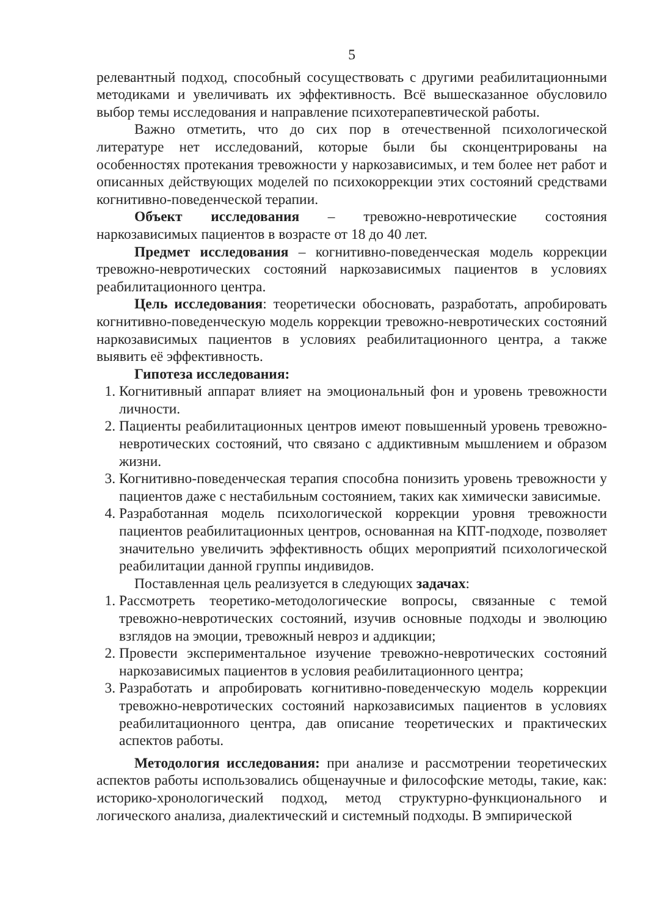5
релевантный подход, способный сосуществовать с другими реабилитационными методиками и увеличивать их эффективность. Всё вышесказанное обусловило выбор темы исследования и направление психотерапевтической работы.
Важно отметить, что до сих пор в отечественной психологической литературе нет исследований, которые были бы сконцентрированы на особенностях протекания тревожности у наркозависимых, и тем более нет работ и описанных действующих моделей по психокоррекции этих состояний средствами когнитивно-поведенческой терапии.
Объект исследования – тревожно-невротические состояния наркозависимых пациентов в возрасте от 18 до 40 лет.
Предмет исследования – когнитивно-поведенческая модель коррекции тревожно-невротических состояний наркозависимых пациентов в условиях реабилитационного центра.
Цель исследования: теоретически обосновать, разработать, апробировать когнитивно-поведенческую модель коррекции тревожно-невротических состояний наркозависимых пациентов в условиях реабилитационного центра, а также выявить её эффективность.
Гипотеза исследования:
1. Когнитивный аппарат влияет на эмоциональный фон и уровень тревожности личности.
2. Пациенты реабилитационных центров имеют повышенный уровень тревожно-невротических состояний, что связано с аддиктивным мышлением и образом жизни.
3. Когнитивно-поведенческая терапия способна понизить уровень тревожности у пациентов даже с нестабильным состоянием, таких как химически зависимые.
4. Разработанная модель психологической коррекции уровня тревожности пациентов реабилитационных центров, основанная на КПТ-подходе, позволяет значительно увеличить эффективность общих мероприятий психологической реабилитации данной группы индивидов.
Поставленная цель реализуется в следующих задачах:
1. Рассмотреть теоретико-методологические вопросы, связанные с темой тревожно-невротических состояний, изучив основные подходы и эволюцию взглядов на эмоции, тревожный невроз и аддикции;
2. Провести экспериментальное изучение тревожно-невротических состояний наркозависимых пациентов в условия реабилитационного центра;
3. Разработать и апробировать когнитивно-поведенческую модель коррекции тревожно-невротических состояний наркозависимых пациентов в условиях реабилитационного центра, дав описание теоретических и практических аспектов работы.
Методология исследования: при анализе и рассмотрении теоретических аспектов работы использовались общенаучные и философские методы, такие, как: историко-хронологический подход, метод структурно-функционального и логического анализа, диалектический и системный подходы. В эмпирической